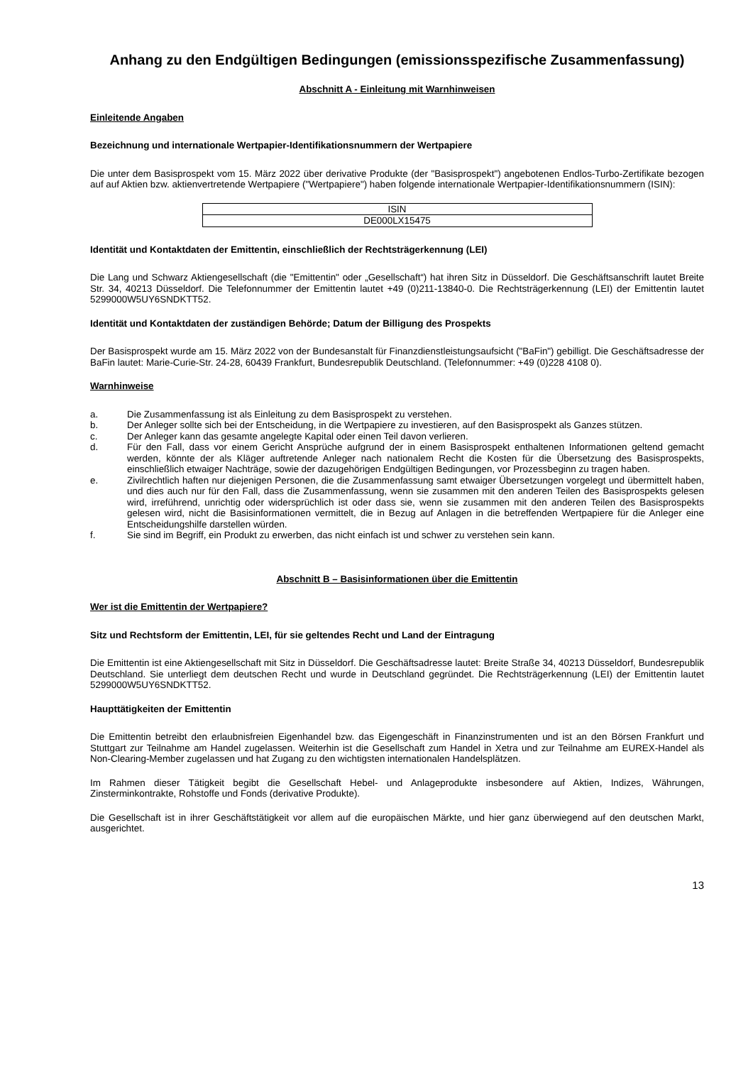Anhang zu den Endgültigen Bedingungen (emissionsspezifische Zusammenfassung)
Abschnitt A - Einleitung mit Warnhinweisen
Einleitende Angaben
Bezeichnung und internationale Wertpapier-Identifikationsnummern der Wertpapiere
Die unter dem Basisprospekt vom 15. März 2022 über derivative Produkte (der "Basisprospekt") angebotenen Endlos-Turbo-Zertifikate bezogen auf auf Aktien bzw. aktienvertretende Wertpapiere ("Wertpapiere") haben folgende internationale Wertpapier-Identifikationsnummern (ISIN):
| ISIN |
| --- |
| DE000LX15475 |
Identität und Kontaktdaten der Emittentin, einschließlich der Rechtsträgerkennung (LEI)
Die Lang und Schwarz Aktiengesellschaft (die "Emittentin" oder „Gesellschaft“) hat ihren Sitz in Düsseldorf. Die Geschäftsanschrift lautet Breite Str. 34, 40213 Düsseldorf. Die Telefonnummer der Emittentin lautet +49 (0)211-13840-0. Die Rechtsträgerkennung (LEI) der Emittentin lautet 5299000W5UY6SNDKTT52.
Identität und Kontaktdaten der zuständigen Behörde; Datum der Billigung des Prospekts
Der Basisprospekt wurde am 15. März 2022 von der Bundesanstalt für Finanzdienstleistungsaufsicht ("BaFin") gebilligt. Die Geschäftsadresse der BaFin lautet: Marie-Curie-Str. 24-28, 60439 Frankfurt, Bundesrepublik Deutschland. (Telefonnummer: +49 (0)228 4108 0).
Warnhinweise
a. Die Zusammenfassung ist als Einleitung zu dem Basisprospekt zu verstehen.
b. Der Anleger sollte sich bei der Entscheidung, in die Wertpapiere zu investieren, auf den Basisprospekt als Ganzes stützen.
c. Der Anleger kann das gesamte angelegte Kapital oder einen Teil davon verlieren.
d. Für den Fall, dass vor einem Gericht Ansprüche aufgrund der in einem Basisprospekt enthaltenen Informationen geltend gemacht werden, könnte der als Kläger auftretende Anleger nach nationalem Recht die Kosten für die Übersetzung des Basisprospekts, einschließlich etwaiger Nachträge, sowie der dazugehörigen Endgültigen Bedingungen, vor Prozessbeginn zu tragen haben.
e. Zivilrechtlich haften nur diejenigen Personen, die die Zusammenfassung samt etwaiger Übersetzungen vorgelegt und übermittelt haben, und dies auch nur für den Fall, dass die Zusammenfassung, wenn sie zusammen mit den anderen Teilen des Basisprospekts gelesen wird, irreführend, unrichtig oder widersprüchlich ist oder dass sie, wenn sie zusammen mit den anderen Teilen des Basisprospekts gelesen wird, nicht die Basisinformationen vermittelt, die in Bezug auf Anlagen in die betreffenden Wertpapiere für die Anleger eine Entscheidungshilfe darstellen würden.
f. Sie sind im Begriff, ein Produkt zu erwerben, das nicht einfach ist und schwer zu verstehen sein kann.
Abschnitt B – Basisinformationen über die Emittentin
Wer ist die Emittentin der Wertpapiere?
Sitz und Rechtsform der Emittentin, LEI, für sie geltendes Recht und Land der Eintragung
Die Emittentin ist eine Aktiengesellschaft mit Sitz in Düsseldorf. Die Geschäftsadresse lautet: Breite Straße 34, 40213 Düsseldorf, Bundesrepublik Deutschland. Sie unterliegt dem deutschen Recht und wurde in Deutschland gegründet. Die Rechtsträgerkennung (LEI) der Emittentin lautet 5299000W5UY6SNDKTT52.
Haupttätigkeiten der Emittentin
Die Emittentin betreibt den erlaubnisfreien Eigenhandel bzw. das Eigengeschäft in Finanzinstrumenten und ist an den Börsen Frankfurt und Stuttgart zur Teilnahme am Handel zugelassen. Weiterhin ist die Gesellschaft zum Handel in Xetra und zur Teilnahme am EUREX-Handel als Non-Clearing-Member zugelassen und hat Zugang zu den wichtigsten internationalen Handelsplätzen.
Im Rahmen dieser Tätigkeit begibt die Gesellschaft Hebel- und Anlageprodukte insbesondere auf Aktien, Indizes, Währungen, Zinsterminkontrakte, Rohstoffe und Fonds (derivative Produkte).
Die Gesellschaft ist in ihrer Geschäftstätigkeit vor allem auf die europäischen Märkte, und hier ganz überwiegend auf den deutschen Markt, ausgerichtet.
13